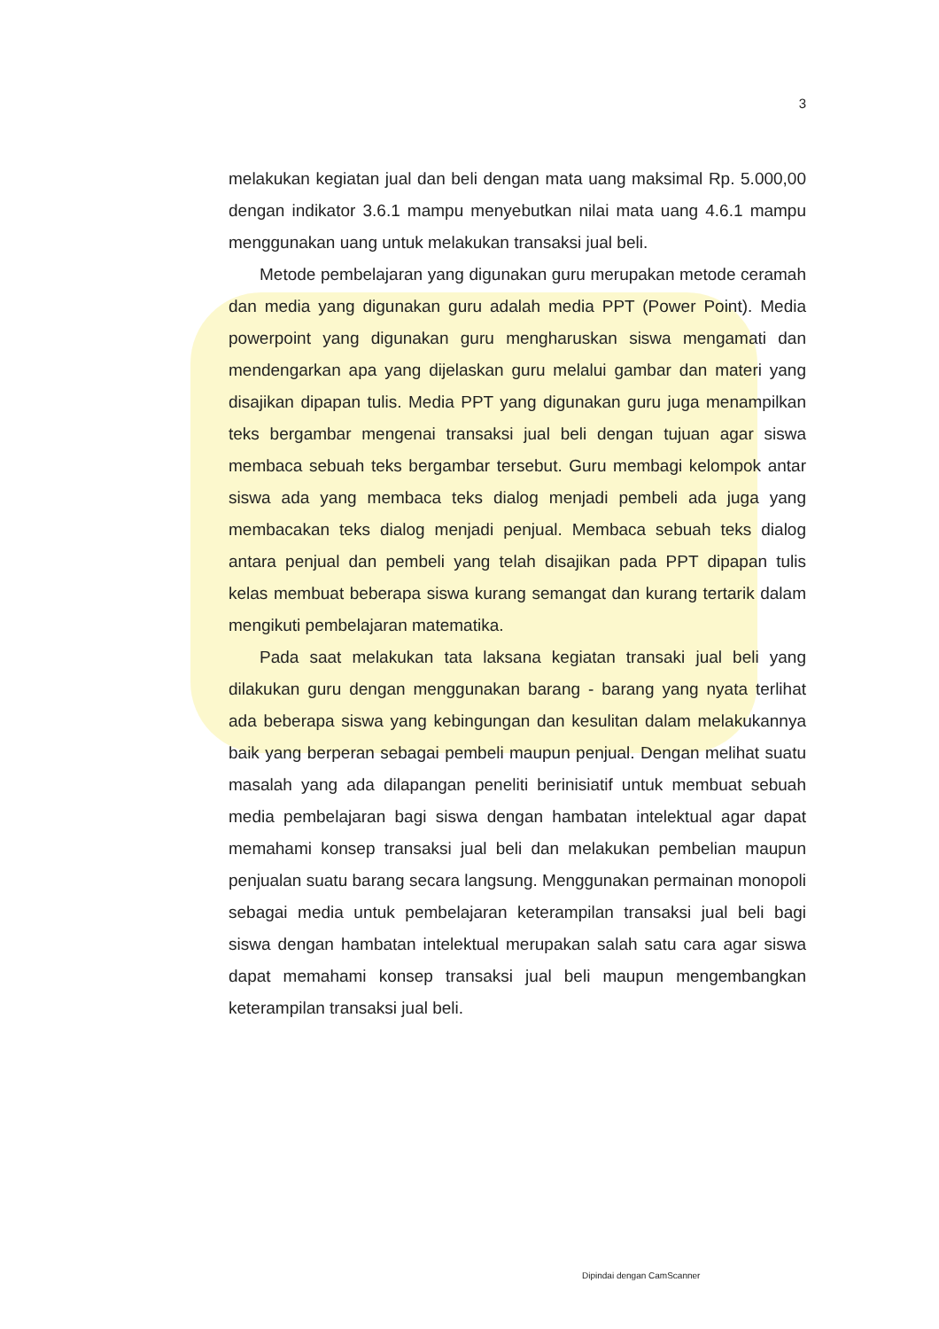3
melakukan kegiatan jual dan beli dengan mata uang maksimal Rp. 5.000,00 dengan indikator 3.6.1 mampu menyebutkan nilai mata uang 4.6.1 mampu menggunakan uang untuk melakukan transaksi jual beli.
Metode pembelajaran yang digunakan guru merupakan metode ceramah dan media yang digunakan guru adalah media PPT (Power Point). Media powerpoint yang digunakan guru mengharuskan siswa mengamati dan mendengarkan apa yang dijelaskan guru melalui gambar dan materi yang disajikan dipapan tulis. Media PPT yang digunakan guru juga menampilkan teks bergambar mengenai transaksi jual beli dengan tujuan agar siswa membaca sebuah teks bergambar tersebut. Guru membagi kelompok antar siswa ada yang membaca teks dialog menjadi pembeli ada juga yang membacakan teks dialog menjadi penjual. Membaca sebuah teks dialog antara penjual dan pembeli yang telah disajikan pada PPT dipapan tulis kelas membuat beberapa siswa kurang semangat dan kurang tertarik dalam mengikuti pembelajaran matematika.
Pada saat melakukan tata laksana kegiatan transaki jual beli yang dilakukan guru dengan menggunakan barang - barang yang nyata terlihat ada beberapa siswa yang kebingungan dan kesulitan dalam melakukannya baik yang berperan sebagai pembeli maupun penjual. Dengan melihat suatu masalah yang ada dilapangan peneliti berinisiatif untuk membuat sebuah media pembelajaran bagi siswa dengan hambatan intelektual agar dapat memahami konsep transaksi jual beli dan melakukan pembelian maupun penjualan suatu barang secara langsung. Menggunakan permainan monopoli sebagai media untuk pembelajaran keterampilan transaksi jual beli bagi siswa dengan hambatan intelektual merupakan salah satu cara agar siswa dapat memahami konsep transaksi jual beli maupun mengembangkan keterampilan transaksi jual beli.
Dipindai dengan CamScanner